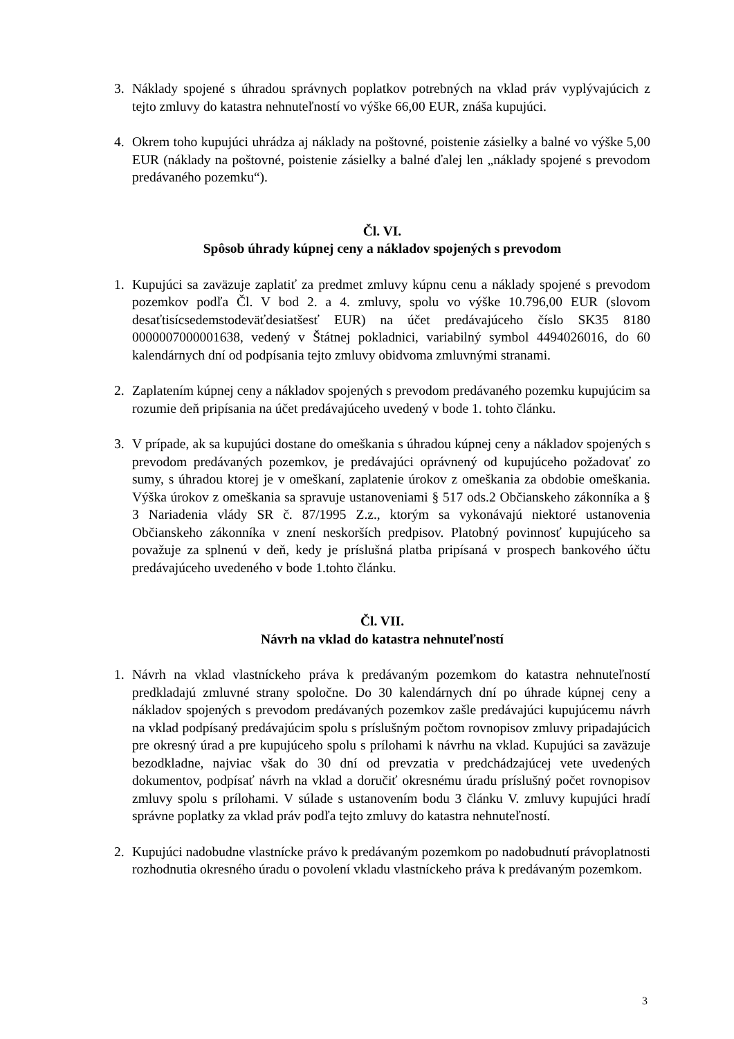3. Náklady spojené s úhradou správnych poplatkov potrebných na vklad práv vyplývajúcich z tejto zmluvy do katastra nehnuteľností vo výške 66,00 EUR, znáša kupujúci.
4. Okrem toho kupujúci uhrádza aj náklady na poštovné, poistenie zásielky a balné vo výške 5,00 EUR (náklady na poštovné, poistenie zásielky a balné ďalej len „náklady spojené s prevodom predávaného pozemku“).
Čl. VI.
Spôsob úhrady kúpnej ceny a nákladov spojených s prevodom
1. Kupujúci sa zaväzuje zaplatiť za predmet zmluvy kúpnu cenu a náklady spojené s prevodom pozemkov podľa Čl. V bod 2. a 4. zmluvy, spolu vo výške 10.796,00 EUR (slovom desaťtisícsedemstodeväťdesiatšesť EUR) na účet predávajúceho číslo SK35 8180 0000007000001638, vedený v Štátnej pokladnici, variabilný symbol 4494026016, do 60 kalendárnych dní od podpísania tejto zmluvy obidvoma zmluvnými stranami.
2. Zaplatením kúpnej ceny a nákladov spojených s prevodom predávaného pozemku kupujúcim sa rozumie deň pripísania na účet predávajúceho uvedený v bode 1. tohto článku.
3. V prípade, ak sa kupujúci dostane do omeškania s úhradou kúpnej ceny a nákladov spojených s prevodom predávaných pozemkov, je predávajúci oprávnený od kupujúceho požadovať zo sumy, s úhradou ktorej je v omeškaní, zaplatenie úrokov z omeškania za obdobie omeškania. Výška úrokov z omeškania sa spravuje ustanoveniami § 517 ods.2 Občianskeho zákonníka a § 3 Nariadenia vlády SR č. 87/1995 Z.z., ktorým sa vykonávajú niektoré ustanovenia Občianskeho zákonníka v znení neskorších predpisov. Platobný povinnosť kupujúceho sa považuje za splnenú v deň, kedy je príslušná platba pripísaná v prospech bankového účtu predávajúceho uvedeného v bode 1.tohto článku.
Čl. VII.
Návrh na vklad do katastra nehnuteľností
1. Návrh na vklad vlastníckeho práva k predávaným pozemkom do katastra nehnuteľností predkladajú zmluvné strany spoločne. Do 30 kalendárnych dní po úhrade kúpnej ceny a nákladov spojených s prevodom predávaných pozemkov zašle predávajúci kupujúcemu návrh na vklad podpísaný predávajúcim spolu s príslušným počtom rovnopisov zmluvy pripadajúcich pre okresný úrad a pre kupujúceho spolu s prílohami k návrhu na vklad. Kupujúci sa zaväzuje bezodkladne, najviac však do 30 dní od prevzatia v predchádzajúcej vete uvedených dokumentov, podpísať návrh na vklad a doručiť okresnému úradu príslušný počet rovnopisov zmluvy spolu s prílohami. V súlade s ustanovením bodu 3 článku V. zmluvy kupujúci hradí správne poplatky za vklad práv podľa tejto zmluvy do katastra nehnuteľností.
2. Kupujúci nadobudne vlastnícke právo k predávaným pozemkom po nadobudnutí právoplatnosti rozhodnutia okresného úradu o povolení vkladu vlastníckeho práva k predávaným pozemkom.
3